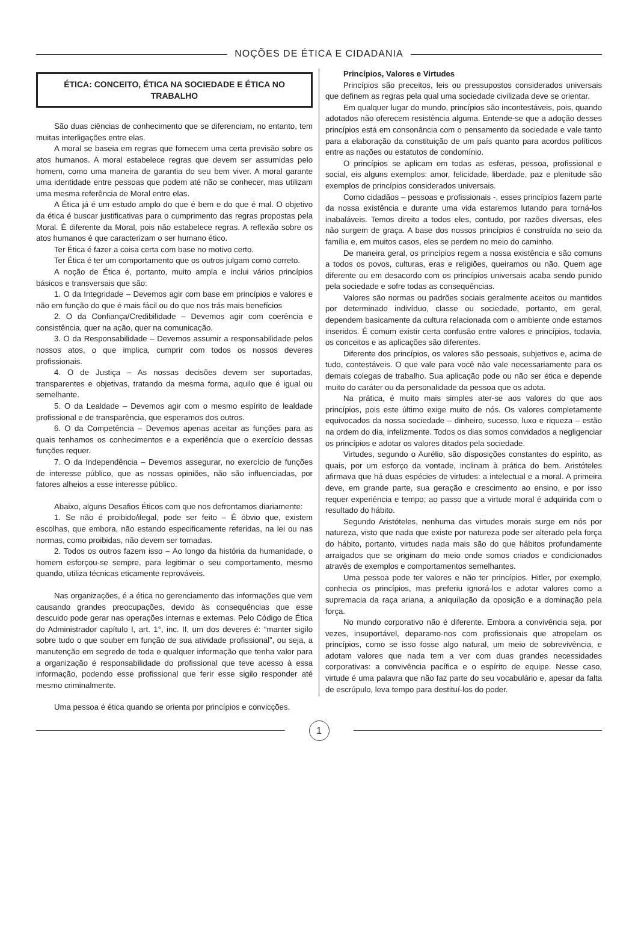NOÇÕES DE ÉTICA E CIDADANIA
ÉTICA: CONCEITO, ÉTICA NA SOCIEDADE E ÉTICA NO TRABALHO
São duas ciências de conhecimento que se diferenciam, no entanto, tem muitas interligações entre elas.
A moral se baseia em regras que fornecem uma certa previsão sobre os atos humanos. A moral estabelece regras que devem ser assumidas pelo homem, como uma maneira de garantia do seu bem viver. A moral garante uma identidade entre pessoas que podem até não se conhecer, mas utilizam uma mesma referência de Moral entre elas.
A Ética já é um estudo amplo do que é bem e do que é mal. O objetivo da ética é buscar justificativas para o cumprimento das regras propostas pela Moral. É diferente da Moral, pois não estabelece regras. A reflexão sobre os atos humanos é que caracterizam o ser humano ético.
Ter Ética é fazer a coisa certa com base no motivo certo.
Ter Ética é ter um comportamento que os outros julgam como correto.
A noção de Ética é, portanto, muito ampla e inclui vários princípios básicos e transversais que são:
1. O da Integridade – Devemos agir com base em princípios e valores e não em função do que é mais fácil ou do que nos trás mais benefícios
2. O da Confiança/Credibilidade – Devemos agir com coerência e consistência, quer na ação, quer na comunicação.
3. O da Responsabilidade – Devemos assumir a responsabilidade pelos nossos atos, o que implica, cumprir com todos os nossos deveres profissionais.
4. O de Justiça – As nossas decisões devem ser suportadas, transparentes e objetivas, tratando da mesma forma, aquilo que é igual ou semelhante.
5. O da Lealdade – Devemos agir com o mesmo espírito de lealdade profissional e de transparência, que esperamos dos outros.
6. O da Competência – Devemos apenas aceitar as funções para as quais tenhamos os conhecimentos e a experiência que o exercício dessas funções requer.
7. O da Independência – Devemos assegurar, no exercício de funções de interesse público, que as nossas opiniões, não são influenciadas, por fatores alheios a esse interesse público.
Abaixo, alguns Desafios Éticos com que nos defrontamos diariamente:
1. Se não é proibido/ilegal, pode ser feito – É óbvio que, existem escolhas, que embora, não estando especificamente referidas, na lei ou nas normas, como proibidas, não devem ser tomadas.
2. Todos os outros fazem isso – Ao longo da história da humanidade, o homem esforçou-se sempre, para legitimar o seu comportamento, mesmo quando, utiliza técnicas eticamente reprováveis.
Nas organizações, é a ética no gerenciamento das informações que vem causando grandes preocupações, devido às consequências que esse descuido pode gerar nas operações internas e externas. Pelo Código de Ética do Administrador capítulo I, art. 1°, inc. II, um dos deveres é: “manter sigilo sobre tudo o que souber em função de sua atividade profissional”, ou seja, a manutenção em segredo de toda e qualquer informação que tenha valor para a organização é responsabilidade do profissional que teve acesso à essa informação, podendo esse profissional que ferir esse sigilo responder até mesmo criminalmente.
Uma pessoa é ética quando se orienta por princípios e convicções.
Princípios, Valores e Virtudes
Princípios são preceitos, leis ou pressupostos considerados universais que definem as regras pela qual uma sociedade civilizada deve se orientar.
Em qualquer lugar do mundo, princípios são incontestáveis, pois, quando adotados não oferecem resistência alguma. Entende-se que a adoção desses princípios está em consonância com o pensamento da sociedade e vale tanto para a elaboração da constituição de um país quanto para acordos políticos entre as nações ou estatutos de condomínio.
O princípios se aplicam em todas as esferas, pessoa, profissional e social, eis alguns exemplos: amor, felicidade, liberdade, paz e plenitude são exemplos de princípios considerados universais.
Como cidadãos – pessoas e profissionais -, esses princípios fazem parte da nossa existência e durante uma vida estaremos lutando para torná-los inabaláveis. Temos direito a todos eles, contudo, por razões diversas, eles não surgem de graça. A base dos nossos princípios é construída no seio da família e, em muitos casos, eles se perdem no meio do caminho.
De maneira geral, os princípios regem a nossa existência e são comuns a todos os povos, culturas, eras e religiões, queiramos ou não. Quem age diferente ou em desacordo com os princípios universais acaba sendo punido pela sociedade e sofre todas as consequências.
Valores são normas ou padrões sociais geralmente aceitos ou mantidos por determinado indivíduo, classe ou sociedade, portanto, em geral, dependem basicamente da cultura relacionada com o ambiente onde estamos inseridos. É comum existir certa confusão entre valores e princípios, todavia, os conceitos e as aplicações são diferentes.
Diferente dos princípios, os valores são pessoais, subjetivos e, acima de tudo, contestáveis. O que vale para você não vale necessariamente para os demais colegas de trabalho. Sua aplicação pode ou não ser ética e depende muito do caráter ou da personalidade da pessoa que os adota.
Na prática, é muito mais simples ater-se aos valores do que aos princípios, pois este último exige muito de nós. Os valores completamente equivocados da nossa sociedade – dinheiro, sucesso, luxo e riqueza – estão na ordem do dia, infelizmente. Todos os dias somos convidados a negligenciar os princípios e adotar os valores ditados pela sociedade.
Virtudes, segundo o Aurélio, são disposições constantes do espírito, as quais, por um esforço da vontade, inclinam à prática do bem. Aristóteles afirmava que há duas espécies de virtudes: a intelectual e a moral. A primeira deve, em grande parte, sua geração e crescimento ao ensino, e por isso requer experiência e tempo; ao passo que a virtude moral é adquirida com o resultado do hábito.
Segundo Aristóteles, nenhuma das virtudes morais surge em nós por natureza, visto que nada que existe por natureza pode ser alterado pela força do hábito, portanto, virtudes nada mais são do que hábitos profundamente arraigados que se originam do meio onde somos criados e condicionados através de exemplos e comportamentos semelhantes.
Uma pessoa pode ter valores e não ter princípios. Hitler, por exemplo, conhecia os princípios, mas preferiu ignorá-los e adotar valores como a supremacia da raça ariana, a aniquilação da oposição e a dominação pela força.
No mundo corporativo não é diferente. Embora a convivência seja, por vezes, insuportável, deparamo-nos com profissionais que atropelam os princípios, como se isso fosse algo natural, um meio de sobrevivência, e adotam valores que nada tem a ver com duas grandes necessidades corporativas: a convivência pacífica e o espírito de equipe. Nesse caso, virtude é uma palavra que não faz parte do seu vocabulário e, apesar da falta de escrúpulo, leva tempo para destituí-los do poder.
1